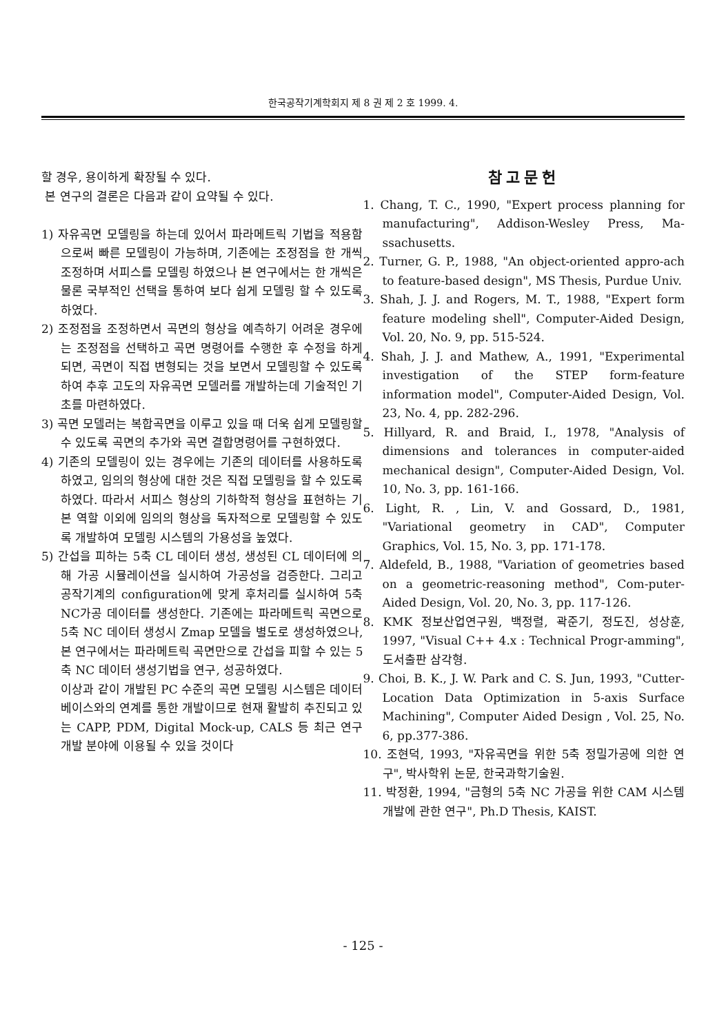한국공작기계학회지 제 8 권 제 2 호 1999. 4.
할 경우, 용이하게 확장될 수 있다.
본 연구의 결론은 다음과 같이 요약될 수 있다.
1) 자유곡면 모델링을 하는데 있어서 파라메트릭 기법을 적용함으로써 빠른 모델링이 가능하며, 기존에는 조정점을 한 개씩 조정하며 서피스를 모델링 하였으나 본 연구에서는 한 개씩은 물론 국부적인 선택을 통하여 보다 쉽게 모델링 할 수 있도록 하였다.
2) 조정점을 조정하면서 곡면의 형상을 예측하기 어려운 경우에는 조정점을 선택하고 곡면 명령어를 수행한 후 수정을 하게되면, 곡면이 직접 변형되는 것을 보면서 모델링할 수 있도록 하여 추후 고도의 자유곡면 모델러를 개발하는데 기술적인 기초를 마련하였다.
3) 곡면 모델러는 복합곡면을 이루고 있을 때 더욱 쉽게 모델링할 수 있도록 곡면의 추가와 곡면 결합명령어를 구현하였다.
4) 기존의 모델링이 있는 경우에는 기존의 데이터를 사용하도록 하였고, 임의의 형상에 대한 것은 직접 모델링을 할 수 있도록 하였다. 따라서 서피스 형상의 기하학적 형상을 표현하는 기본 역할 이외에 임의의 형상을 독자적으로 모델링할 수 있도록 개발하여 모델링 시스템의 가용성을 높였다.
5) 간섭을 피하는 5축 CL 데이터 생성, 생성된 CL 데이터에 의해 가공 시뮬레이션을 실시하여 가공성을 검증한다. 그리고 공작기계의 configuration에 맞게 후처리를 실시하여 5축 NC가공 데이터를 생성한다. 기존에는 파라메트릭 곡면으로 5축 NC 데이터 생성시 Zmap 모델을 별도로 생성하였으나, 본 연구에서는 파라메트릭 곡면만으로 간섭을 피할 수 있는 5축 NC 데이터 생성기법을 연구, 성공하였다.
이상과 같이 개발된 PC 수준의 곡면 모델링 시스템은 데이터베이스와의 연계를 통한 개발이므로 현재 활발히 추진되고 있는 CAPP, PDM, Digital Mock-up, CALS 등 최근 연구개발 분야에 이용될 수 있을 것이다
참고문헌
1. Chang, T. C., 1990, "Expert process planning for manufacturing", Addison-Wesley Press, Ma-ssachusetts.
2. Turner, G. P., 1988, "An object-oriented appro-ach to feature-based design", MS Thesis, Purdue Univ.
3. Shah, J. J. and Rogers, M. T., 1988, "Expert form feature modeling shell", Computer-Aided Design, Vol. 20, No. 9, pp. 515-524.
4. Shah, J. J. and Mathew, A., 1991, "Experimental investigation of the STEP form-feature information model", Computer-Aided Design, Vol. 23, No. 4, pp. 282-296.
5. Hillyard, R. and Braid, I., 1978, "Analysis of dimensions and tolerances in computer-aided mechanical design", Computer-Aided Design, Vol. 10, No. 3, pp. 161-166.
6. Light, R. , Lin, V. and Gossard, D., 1981, "Variational geometry in CAD", Computer Graphics, Vol. 15, No. 3, pp. 171-178.
7. Aldefeld, B., 1988, "Variation of geometries based on a geometric-reasoning method", Com-puter-Aided Design, Vol. 20, No. 3, pp. 117-126.
8. KMK 정보산업연구원, 백정렬, 곽준기, 정도진, 성상훈, 1997, "Visual C++ 4.x : Technical Progr-amming", 도서출판 삼각형.
9. Choi, B. K., J. W. Park and C. S. Jun, 1993, "Cutter-Location Data Optimization in 5-axis Surface Machining", Computer Aided Design , Vol. 25, No. 6, pp.377-386.
10. 조현덕, 1993, "자유곡면을 위한 5축 정밀가공에 의한 연구", 박사학위 논문, 한국과학기술원.
11. 박정환, 1994, "금형의 5축 NC 가공을 위한 CAM 시스템 개발에 관한 연구", Ph.D Thesis, KAIST.
- 125 -